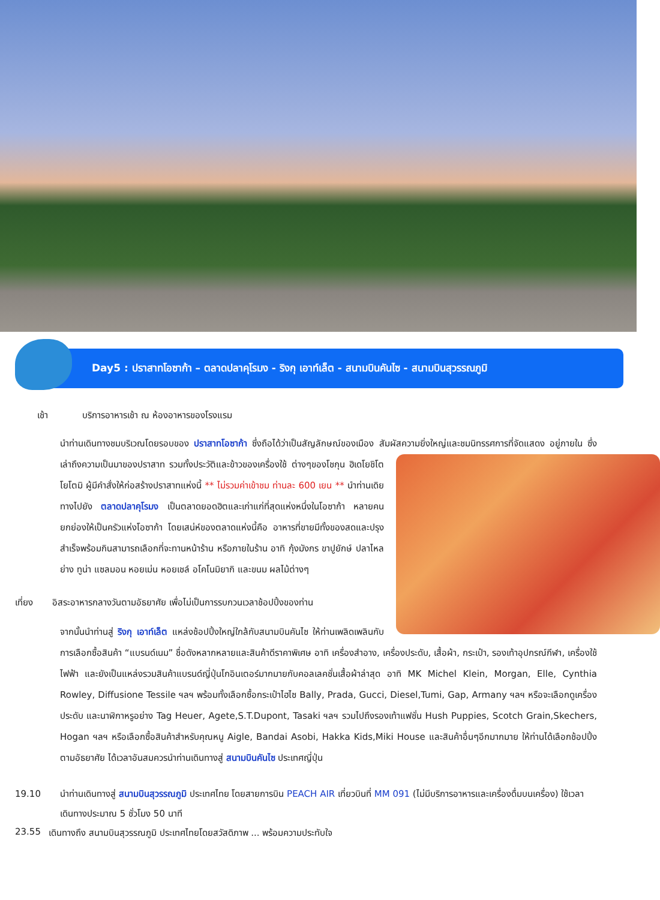Day5 : ปราสาทโอซาก้า – ตลาดปลาคุโรมง - ริงกุ เอาท์เล็ต - สนามบินคันไซ - สนามบินสุวรรณภูมิ
เช้า บริการอาหารเช้า ณ ห้องอาหารของโรงแรม
นำท่านเดินทางชมบริเวณโดยรอบของ ปราสาทโอซาก้า ซึ่งถือได้ว่าเป็นสัญลักษณ์ของเมือง สัมผัสความยิ่งใหญ่และชมนิทรรศการที่จัดแสดง
อยู่ภายใน ซึ่งเล่าถึงความเป็นมาของปราสาท รวมทั้งประวัติและข้าวของเครื่องใช้ ต่างๆของโชกุน ฮิเดโยชิโตโยโตมิ ผู้มีคำสั่งให้ก่อสร้างปราสาทแห่งนี้ ** ไม่รวมค่าเข้าชม ท่านละ 600 เยน ** นำท่านเดิยทางไปยัง ตลาดปลาคุโรมง เป็นตลาดยอดฮิตและเก่าแก่ที่สุดแห่งหนึ่งในโอซาก้า หลายคนยกย่องให้เป็นครัวแห่งโอซาก้า โดยเสน่ห์ของตลาดแห่งนี้คือ อาหารที่ขายมีทั้งของสดและปรุงสำเร็จพร้อมกินสามารถเลือกที่จะทานหน้าร้าน หรือภายในร้าน อาทิ กุ้งมังกร ขาปูยักษ์ ปลาไหลย่าง ทูน่า แซลมอน หอยเม่น หอยเชล์ อโคโนมิยากิ และขนม ผลไม้ต่างๆ
เที่ยง อิสระอาหารกลางวันตามอัธยาศัย เพื่อไม่เป็นการรบกวนเวลาช้อปปิ้งของท่าน
จากนั้นนำท่านสู่ ริงกุ เอาท์เล็ต แหล่งช้อปปิ้งใหญ่ใกล้กับสนามบินคันไซ ให้ท่านเพลิดเพลินกับการเลือกซื้อสินค้า “แบรนด์เนม” ชื่อดังหลากหลายและสินค้าดีราคาพิเศษ อาทิ เครื่องสำอาง, เครื่องประดับ, เสื้อผ้า, กระเป๋า, รองเท้าอุปกรณ์กีฬา, เครื่องใช้ไฟฟ้า และยังเป็นแหล่งรวมสินค้าแบรนด์ญี่ปุ่นโกอินเตอร์มากมายกับคอลเลคชั่นเสื้อผ้าล่าสุด อาทิ MK Michel Klein, Morgan, Elle, Cynthia Rowley, Diffusione Tessile ฯลฯ พร้อมทั้งเลือกซื้อกระเป๋าไฮไซ Bally, Prada, Gucci, Diesel,Tumi, Gap, Armany ฯลฯ หรือจะเลือกดูเครื่องประดับ และนาฬิกาหรูอย่าง Tag Heuer, Agete,S.T.Dupont, Tasaki ฯลฯ รวมไปถึงรองเท้าแฟชั่น Hush Puppies, Scotch Grain,Skechers, Hogan ฯลฯ หรือเลือกซื้อสินค้าสำหรับคุณหนู Aigle, Bandai Asobi, Hakka Kids,Miki House และสินค้าอื่นๆอีกมากมาย ให้ท่านได้เลือกช้อปปิ้งตามอัธยาศัย ได้เวลาอันสมควรนำท่านเดินทางสู่ สนามบินคันไซ ประเทศญี่ปุ่น
19.10 นำท่านเดินทางสู่ สนามบินสุวรรณภูมิ ประเทศไทย โดยสายการบิน PEACH AIR เที่ยวบินที่ MM 091 (ไม่มีบริการอาหารและเครื่องดื่มบนเครื่อง) ใช้เวลาเดินทางประมาณ 5 ชั่วโมง 50 นาที
23.55 เดินทางถึง สนามบินสุวรรณภูมิ ประเทศไทยโดยสวัสดิภาพ ... พร้อมความประทับใจ